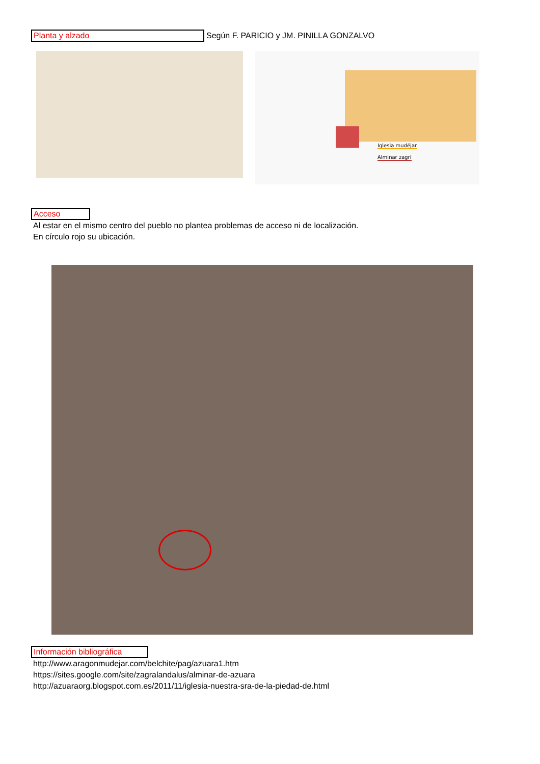Planta y alzado Según F. PARICIO y JM. PINILLA GONZALVO
Iglesia mudéjar
Alminar zagrí
Acceso
Al estar en el mismo centro del pueblo no plantea problemas de acceso ni de localización.
En círculo rojo su ubicación.
Información bibliográfica
http://www.aragonmudejar.com/belchite/pag/azuara1.htm
https://sites.google.com/site/zagralandalus/alminar-de-azuara
http://azuaraorg.blogspot.com.es/2011/11/iglesia-nuestra-sra-de-la-piedad-de.html